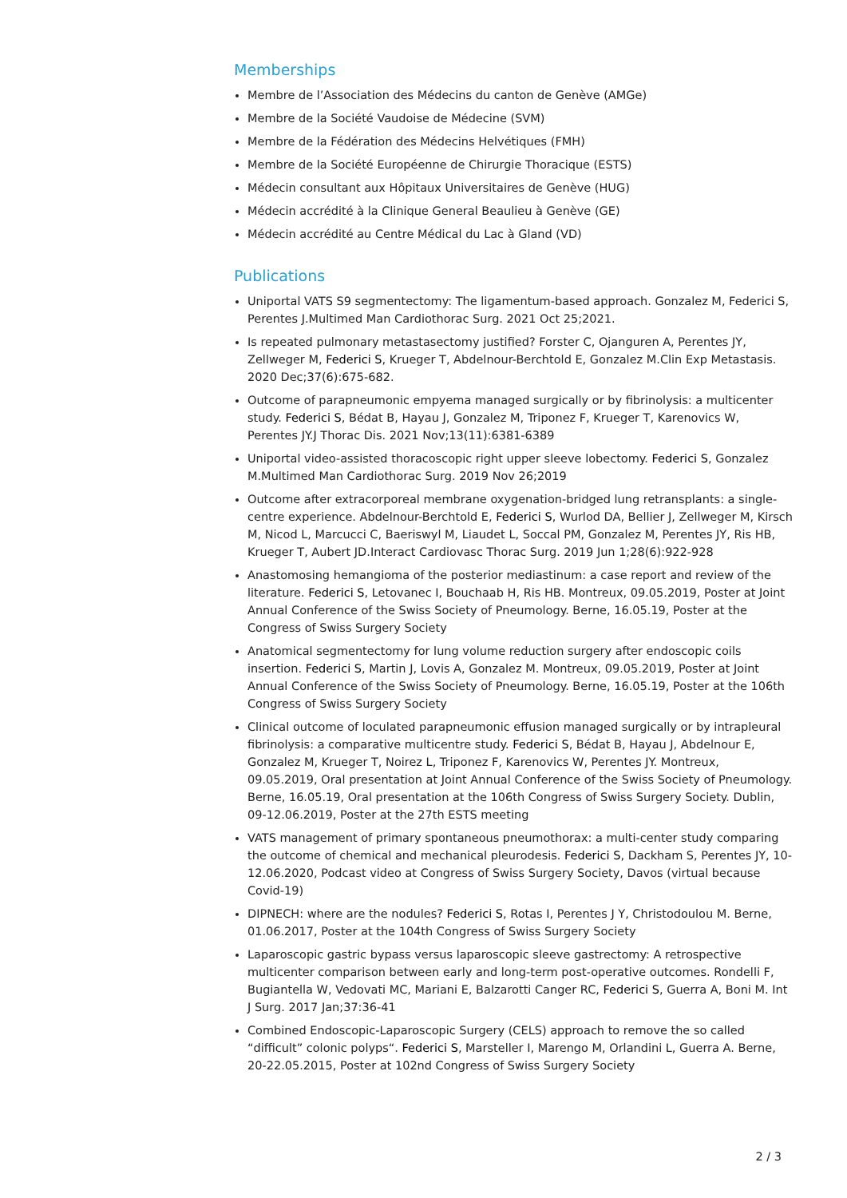Memberships
Membre de l’Association des Médecins du canton de Genève (AMGe)
Membre de la Société Vaudoise de Médecine (SVM)
Membre de la Fédération des Médecins Helvétiques (FMH)
Membre de la Société Européenne de Chirurgie Thoracique (ESTS)
Médecin consultant aux Hôpitaux Universitaires de Genève (HUG)
Médecin accrédité à la Clinique General Beaulieu à Genève (GE)
Médecin accrédité au Centre Médical du Lac à Gland (VD)
Publications
Uniportal VATS S9 segmentectomy: The ligamentum-based approach. Gonzalez M, Federici S, Perentes J.Multimed Man Cardiothorac Surg. 2021 Oct 25;2021.
Is repeated pulmonary metastasectomy justified? Forster C, Ojanguren A, Perentes JY, Zellweger M, Federici S, Krueger T, Abdelnour-Berchtold E, Gonzalez M.Clin Exp Metastasis. 2020 Dec;37(6):675-682.
Outcome of parapneumonic empyema managed surgically or by fibrinolysis: a multicenter study. Federici S, Bédat B, Hayau J, Gonzalez M, Triponez F, Krueger T, Karenovics W, Perentes JY.J Thorac Dis. 2021 Nov;13(11):6381-6389
Uniportal video-assisted thoracoscopic right upper sleeve lobectomy. Federici S, Gonzalez M.Multimed Man Cardiothorac Surg. 2019 Nov 26;2019
Outcome after extracorporeal membrane oxygenation-bridged lung retransplants: a single-centre experience. Abdelnour-Berchtold E, Federici S, Wurlod DA, Bellier J, Zellweger M, Kirsch M, Nicod L, Marcucci C, Baeriswyl M, Liaudet L, Soccal PM, Gonzalez M, Perentes JY, Ris HB, Krueger T, Aubert JD.Interact Cardiovasc Thorac Surg. 2019 Jun 1;28(6):922-928
Anastomosing hemangioma of the posterior mediastinum: a case report and review of the literature. Federici S, Letovanec I, Bouchaab H, Ris HB. Montreux, 09.05.2019, Poster at Joint Annual Conference of the Swiss Society of Pneumology. Berne, 16.05.19, Poster at the Congress of Swiss Surgery Society
Anatomical segmentectomy for lung volume reduction surgery after endoscopic coils insertion. Federici S, Martin J, Lovis A, Gonzalez M. Montreux, 09.05.2019, Poster at Joint Annual Conference of the Swiss Society of Pneumology. Berne, 16.05.19, Poster at the 106th Congress of Swiss Surgery Society
Clinical outcome of loculated parapneumonic effusion managed surgically or by intrapleural fibrinolysis: a comparative multicentre study. Federici S, Bédat B, Hayau J, Abdelnour E, Gonzalez M, Krueger T, Noirez L, Triponez F, Karenovics W, Perentes JY. Montreux, 09.05.2019, Oral presentation at Joint Annual Conference of the Swiss Society of Pneumology. Berne, 16.05.19, Oral presentation at the 106th Congress of Swiss Surgery Society. Dublin, 09-12.06.2019, Poster at the 27th ESTS meeting
VATS management of primary spontaneous pneumothorax: a multi-center study comparing the outcome of chemical and mechanical pleurodesis. Federici S, Dackham S, Perentes JY, 10-12.06.2020, Podcast video at Congress of Swiss Surgery Society, Davos (virtual because Covid-19)
DIPNECH: where are the nodules? Federici S, Rotas I, Perentes J Y, Christodoulou M. Berne, 01.06.2017, Poster at the 104th Congress of Swiss Surgery Society
Laparoscopic gastric bypass versus laparoscopic sleeve gastrectomy: A retrospective multicenter comparison between early and long-term post-operative outcomes. Rondelli F, Bugiantella W, Vedovati MC, Mariani E, Balzarotti Canger RC, Federici S, Guerra A, Boni M. Int J Surg. 2017 Jan;37:36-41
Combined Endoscopic-Laparoscopic Surgery (CELS) approach to remove the so called “difficult” colonic polyps“. Federici S, Marsteller I, Marengo M, Orlandini L, Guerra A. Berne, 20-22.05.2015, Poster at 102nd Congress of Swiss Surgery Society
2 / 3